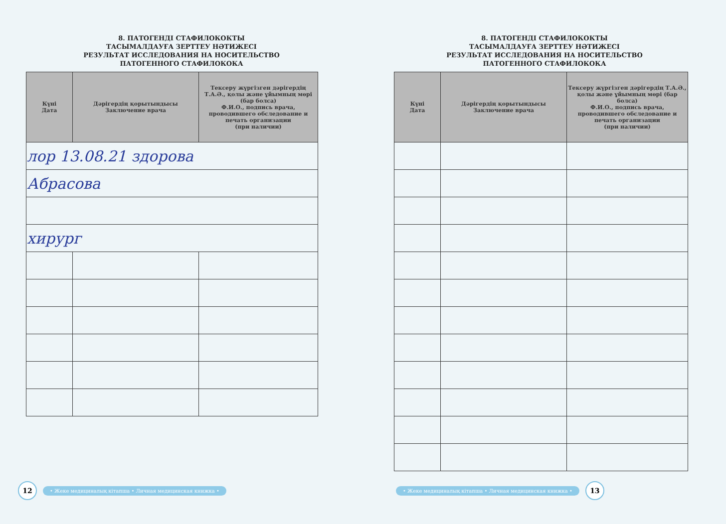8. ПАТОГЕНДІ СТАФИЛОКОКТЫ
ТАСЫМАЛДАУҒА ЗЕРТТЕУ НӘТИЖЕСІ
РЕЗУЛЬТАТ ИССЛЕДОВАНИЯ НА НОСИТЕЛЬСТВО
ПАТОГЕННОГО СТАФИЛОКОКА
| Күні Дата | Дәрігердің қорытындысы Заключение врача | Тексеру жүргізген дәрігердің Т.А.Ә., қолы және ұйымның мөрі (бар болса) Ф.И.О., подпись врача, проводившего обследование и печать организации (при наличии) |
| --- | --- | --- |
| лор 13.08.21 здорова | | |
| Абрасова | | |
| хирург | | |
12
• Жеке медициналық кітапша • Личная медицинская книжка •
8. ПАТОГЕНДІ СТАФИЛОКОКТЫ
ТАСЫМАЛДАУҒА ЗЕРТТЕУ НӘТИЖЕСІ
РЕЗУЛЬТАТ ИССЛЕДОВАНИЯ НА НОСИТЕЛЬСТВО
ПАТОГЕННОГО СТАФИЛОКОКА
| Күні Дата | Дәрігердің қорытындысы Заключение врача | Тексеру жүргізген дәрігердің Т.А.Ә., қолы және ұйымның мөрі (бар болса) Ф.И.О., подпись врача, проводившего обследование и печать организации (при наличии) |
| --- | --- | --- |
• Жеке медициналық кітапша • Личная медицинская книжка •
13